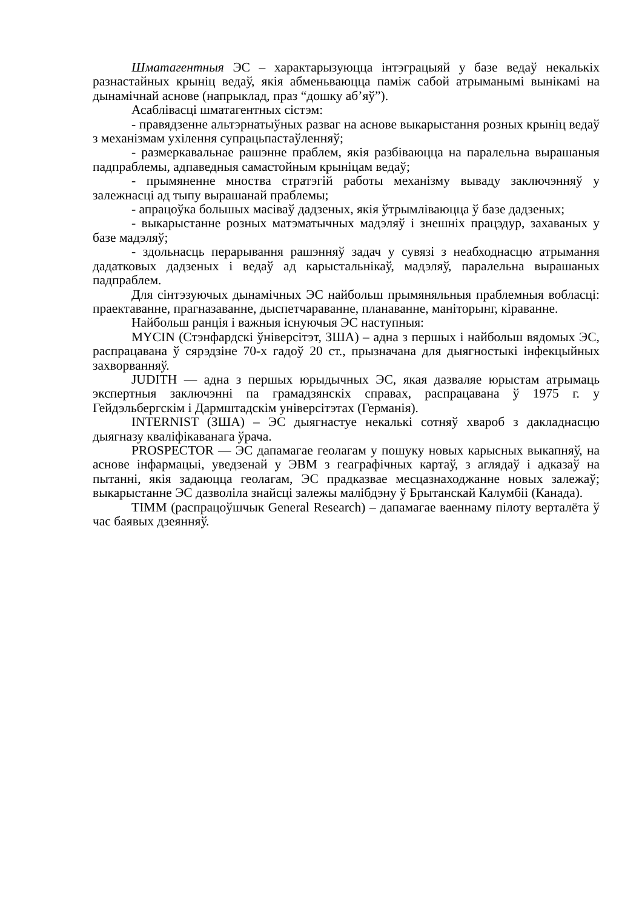Шматагентныя ЭС – характарызуюцца інтэграцыяй у базе ведаў некалькіх разнастайных крыніц ведаў, якія абменьваюцца паміж сабой атрыманымі вынікамі на дынамічнай аснове (напрыклад, праз “дошку аб’яў”).
Асаблівасці шматагентных сістэм:
- правядзенне альтэрнатыўных разваг на аснове выкарыстання розных крыніц ведаў з механізмам ухілення супрацьпастаўленняў;
- размеркавальнае рашэнне праблем, якія разбіваюцца на паралельна вырашаныя падпраблемы, адпаведныя самастойным крыніцам ведаў;
- прымяненне мноства стратэгій работы механізму вываду заключэнняў у залежнасці ад тыпу вырашанай праблемы;
- апрацоўка большых масіваў дадзеных, якія ўтрымліваюцца ў базе дадзеных;
- выкарыстанне розных матэматычных мадэляў і знешніх працэдур, захаваных у базе мадэляў;
- здольнасць перарывання рашэнняў задач у сувязі з неабходнасцю атрымання дадатковых дадзеных і ведаў ад карыстальнікаў, мадэляў, паралельна вырашаных падпраблем.
Для сінтэзуючых дынамічных ЭС найбольш прымяняльныя праблемныя вобласці: праектаванне, прагназаванне, дыспетчараванне, планаванне, маніторынг, кіраванне.
Найбольш ранція і важныя існуючыя ЭС наступныя:
MYCIN (Стэнфардскі ўніверсітэт, ЗША) – адна з першых і найбольш вядомых ЭС, распрацавана ў сярэдзіне 70-х гадоў 20 ст., прызначана для дыягностыкі інфекцыйных захворванняў.
JUDITH — адна з першых юрыдычных ЭС, якая дазваляе юрыстам атрымаць экспертныя заключэнні па грамадзянскіх справах, распрацавана ў 1975 г. у Гейдэльбергскім і Дармштадскім універсітэтах (Германія).
INTERNIST (ЗША) – ЭС дыягнастуе некалькі сотняў хвароб з дакладнасцю дыягназу кваліфікаванага ўрача.
PROSPECTOR — ЭС дапамагае геолагам у пошуку новых карысных выкапняў, на аснове інфармацыі, уведзенай у ЭВМ з геаграфічных картаў, з аглядаў і адказаў на пытанні, якія задаюцца геолагам, ЭС прадказвае месцазнаходжанне новых залежаў; выкарыстанне ЭС дазволіла знайсці залежы малібдэну ў Брытанскай Калумбіі (Канада).
TIMM (распрацоўшчык General Research) – дапамагае ваеннаму пілоту верталёта ў час баявых дзеянняў.